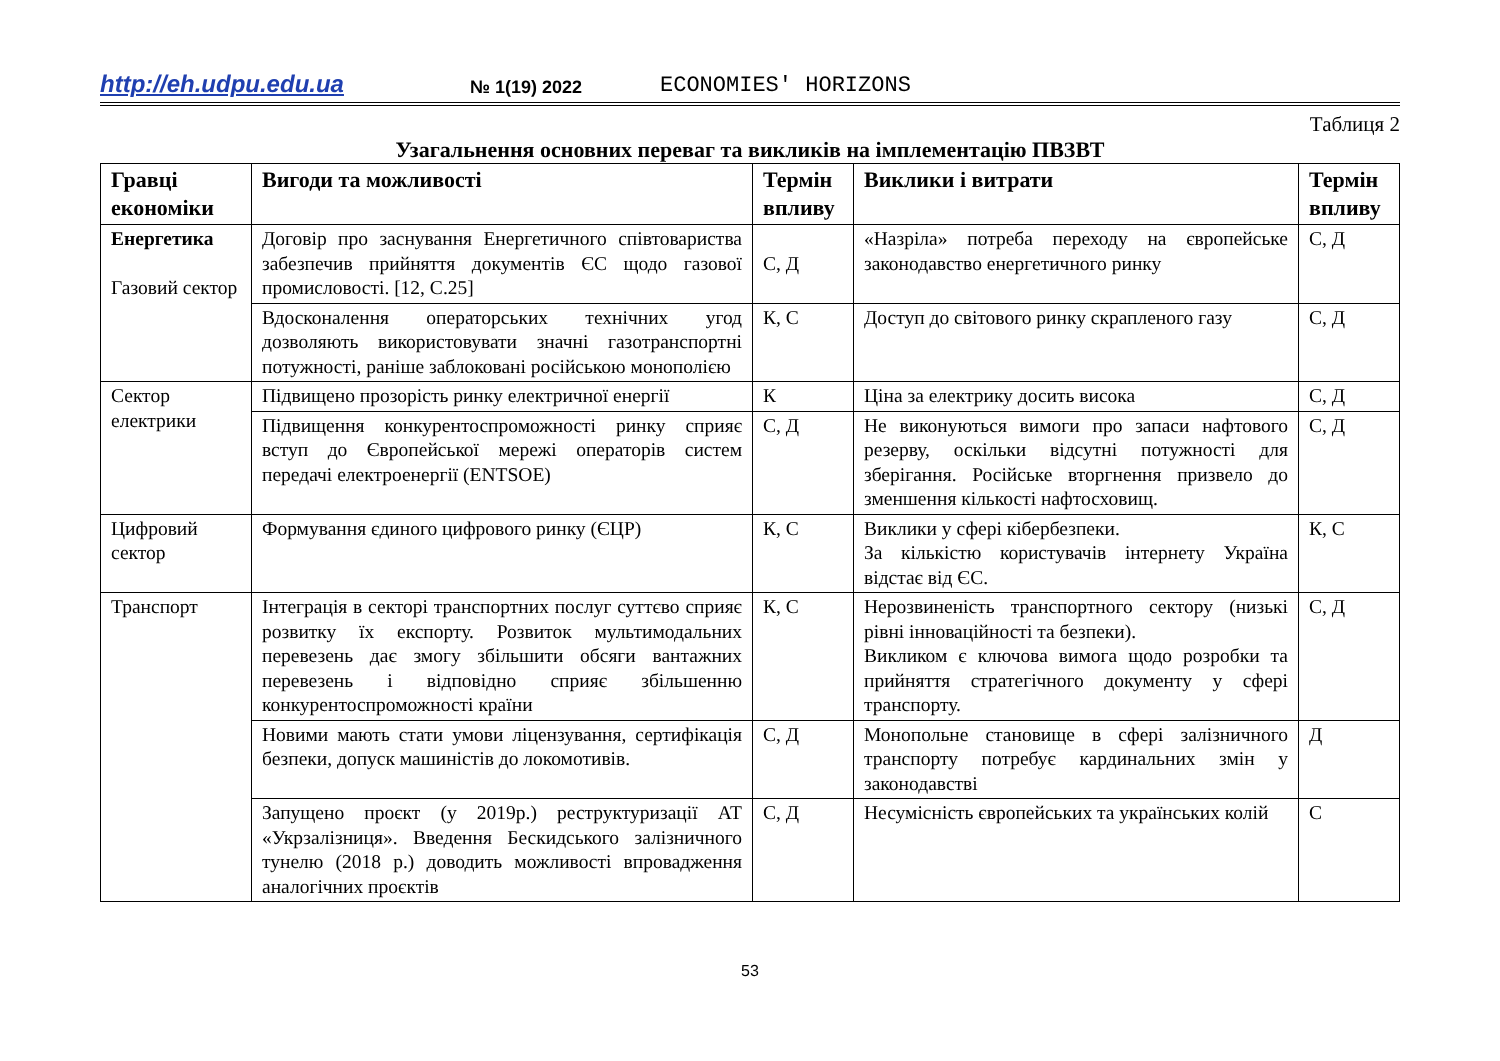http://eh.udpu.edu.ua № 1(19) 2022 ECONOMIES' HORIZONS
Таблиця 2
Узагальнення основних переваг та викликів на імплементацію ПВЗВТ
| Гравці економіки | Вигоди та можливості | Термін впливу | Виклики і витрати | Термін впливу |
| --- | --- | --- | --- | --- |
| Енергетика Газовий сектор | Договір про заснування Енергетичного співтовариства забезпечив прийняття документів ЄС щодо газової промисловості. [12, С.25] | С, Д | «Назріла» потреба переходу на європейське законодавство енергетичного ринку | С, Д |
| | Вдосконалення операторських технічних угод дозволяють використовувати значні газотранспортні потужності, раніше заблоковані російською монополією | К, С | Доступ до світового ринку скрапленого газу | С, Д |
| Сектор електрики | Підвищено прозорість ринку електричної енергії | К | Ціна за електрику досить висока | С, Д |
| | Підвищення конкурентоспроможності ринку сприяє вступ до Європейської мережі операторів систем передачі електроенергії (ENTSOE) | С, Д | Не виконуються вимоги про запаси нафтового резерву, оскільки відсутні потужності для зберігання. Російське вторгнення призвело до зменшення кількості нафтосховищ. | С, Д |
| Цифровий сектор | Формування єдиного цифрового ринку (ЄЦР) | К, С | Виклики у сфері кібербезпеки. За кількістю користувачів інтернету Україна відстає від ЄС. | К, С |
| Транспорт | Інтеграція в секторі транспортних послуг суттєво сприяє розвитку їх експорту. Розвиток мультимодальних перевезень дає змогу збільшити обсяги вантажних перевезень і відповідно сприяє збільшенню конкурентоспроможності країни | К, С | Нерозвиненість транспортного сектору (низькі рівні інноваційності та безпеки). Викликом є ключова вимога щодо розробки та прийняття стратегічного документу у сфері транспорту. | С, Д |
| | Новими мають стати умови ліцензування, сертифікація безпеки, допуск машиністів до локомотивів. | С, Д | Монопольне становище в сфері залізничного транспорту потребує кардинальних змін у законодавстві | Д |
| | Запущено проєкт (у 2019р.) реструктуризації АТ «Укрзалізниця». Введення Бескидського залізничного тунелю (2018 р.) доводить можливості впровадження аналогічних проєктів | С, Д | Несумісність європейських та українських колій | С |
53